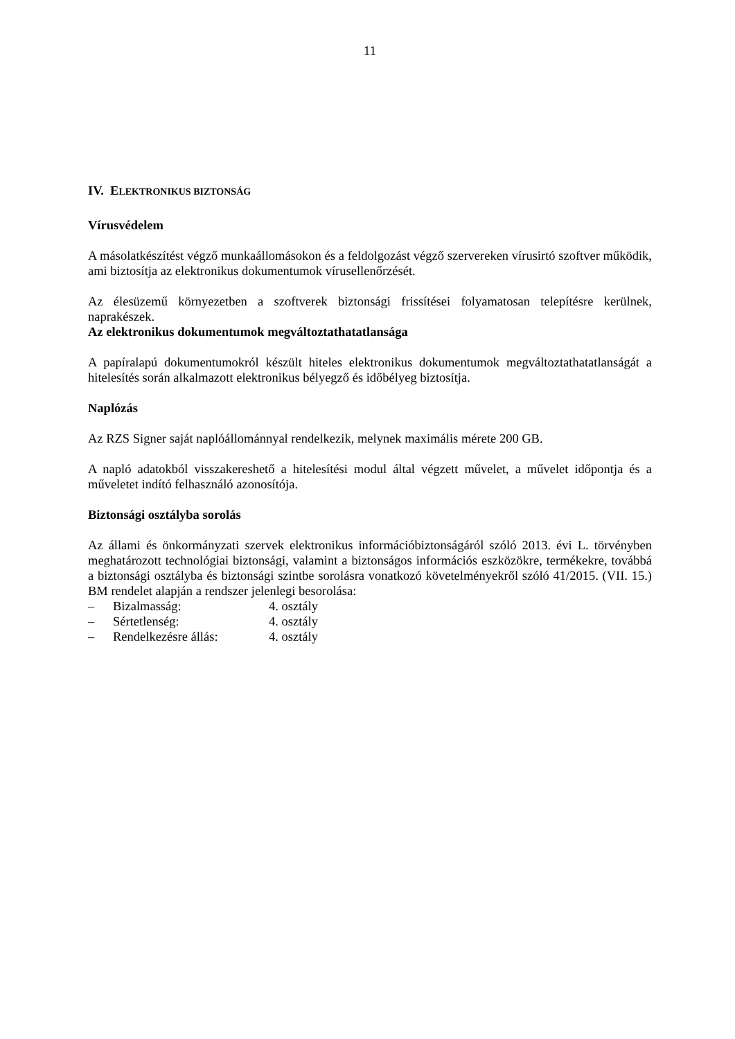11
IV. ELEKTRONIKUS BIZTONSÁG
Vírusvédelem
A másolatkészítést végző munkaállomásokon és a feldolgozást végző szervereken vírusirtó szoftver működik, ami biztosítja az elektronikus dokumentumok vírusellenőrzését.
Az élesüzemű környezetben a szoftverek biztonsági frissítései folyamatosan telepítésre kerülnek, naprakészek.
Az elektronikus dokumentumok megváltoztathatatlansága
A papíralapú dokumentumokról készült hiteles elektronikus dokumentumok megváltoztathatatlanságát a hitelesítés során alkalmazott elektronikus bélyegző és időbélyeg biztosítja.
Naplózás
Az RZS Signer saját naplóállománnyal rendelkezik, melynek maximális mérete 200 GB.
A napló adatokból visszakereshető a hitelesítési modul által végzett művelet, a művelet időpontja és a műveletet indító felhasználó azonosítója.
Biztonsági osztályba sorolás
Az állami és önkormányzati szervek elektronikus információbiztonságáról szóló 2013. évi L. törvényben meghatározott technológiai biztonsági, valamint a biztonságos információs eszközökre, termékekre, továbbá a biztonsági osztályba és biztonsági szintbe sorolásra vonatkozó követelményekről szóló 41/2015. (VII. 15.) BM rendelet alapján a rendszer jelenlegi besorolása:
– Bizalmasság: 4. osztály
– Sértetlenség: 4. osztály
– Rendelkezésre állás: 4. osztály